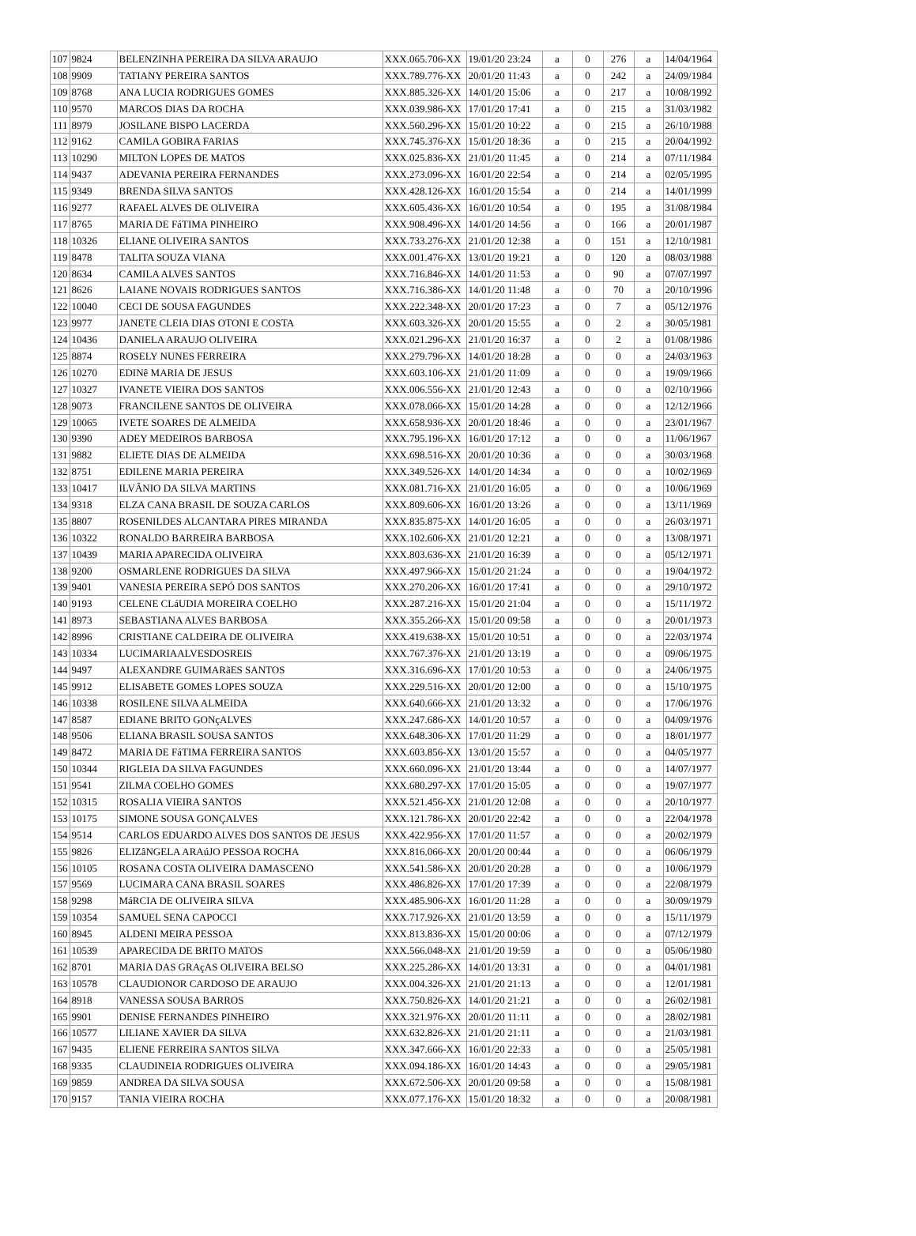| 107 | 9824 | BELENZINHA PEREIRA DA SILVA ARAUJO | XXX.065.706-XX | 19/01/20 23:24 | a | 0 | 276 | a | 14/04/1964 |
| 108 | 9909 | TATIANY PEREIRA SANTOS | XXX.789.776-XX | 20/01/20 11:43 | a | 0 | 242 | a | 24/09/1984 |
| 109 | 8768 | ANA LUCIA RODRIGUES GOMES | XXX.885.326-XX | 14/01/20 15:06 | a | 0 | 217 | a | 10/08/1992 |
| 110 | 9570 | MARCOS DIAS DA ROCHA | XXX.039.986-XX | 17/01/20 17:41 | a | 0 | 215 | a | 31/03/1982 |
| 111 | 8979 | JOSILANE BISPO LACERDA | XXX.560.296-XX | 15/01/20 10:22 | a | 0 | 215 | a | 26/10/1988 |
| 112 | 9162 | CAMILA GOBIRA FARIAS | XXX.745.376-XX | 15/01/20 18:36 | a | 0 | 215 | a | 20/04/1992 |
| 113 | 10290 | MILTON LOPES DE MATOS | XXX.025.836-XX | 21/01/20 11:45 | a | 0 | 214 | a | 07/11/1984 |
| 114 | 9437 | ADEVANIA PEREIRA FERNANDES | XXX.273.096-XX | 16/01/20 22:54 | a | 0 | 214 | a | 02/05/1995 |
| 115 | 9349 | BRENDA SILVA SANTOS | XXX.428.126-XX | 16/01/20 15:54 | a | 0 | 214 | a | 14/01/1999 |
| 116 | 9277 | RAFAEL ALVES DE OLIVEIRA | XXX.605.436-XX | 16/01/20 10:54 | a | 0 | 195 | a | 31/08/1984 |
| 117 | 8765 | MARIA DE FáTIMA PINHEIRO | XXX.908.496-XX | 14/01/20 14:56 | a | 0 | 166 | a | 20/01/1987 |
| 118 | 10326 | ELIANE OLIVEIRA SANTOS | XXX.733.276-XX | 21/01/20 12:38 | a | 0 | 151 | a | 12/10/1981 |
| 119 | 8478 | TALITA SOUZA VIANA | XXX.001.476-XX | 13/01/20 19:21 | a | 0 | 120 | a | 08/03/1988 |
| 120 | 8634 | CAMILA ALVES SANTOS | XXX.716.846-XX | 14/01/20 11:53 | a | 0 | 90 | a | 07/07/1997 |
| 121 | 8626 | LAIANE NOVAIS RODRIGUES SANTOS | XXX.716.386-XX | 14/01/20 11:48 | a | 0 | 70 | a | 20/10/1996 |
| 122 | 10040 | CECI DE SOUSA FAGUNDES | XXX.222.348-XX | 20/01/20 17:23 | a | 0 | 7 | a | 05/12/1976 |
| 123 | 9977 | JANETE CLEIA DIAS OTONI E COSTA | XXX.603.326-XX | 20/01/20 15:55 | a | 0 | 2 | a | 30/05/1981 |
| 124 | 10436 | DANIELA ARAUJO OLIVEIRA | XXX.021.296-XX | 21/01/20 16:37 | a | 0 | 2 | a | 01/08/1986 |
| 125 | 8874 | ROSELY NUNES FERREIRA | XXX.279.796-XX | 14/01/20 18:28 | a | 0 | 0 | a | 24/03/1963 |
| 126 | 10270 | EDINê MARIA DE JESUS | XXX.603.106-XX | 21/01/20 11:09 | a | 0 | 0 | a | 19/09/1966 |
| 127 | 10327 | IVANETE VIEIRA DOS SANTOS | XXX.006.556-XX | 21/01/20 12:43 | a | 0 | 0 | a | 02/10/1966 |
| 128 | 9073 | FRANCILENE SANTOS DE OLIVEIRA | XXX.078.066-XX | 15/01/20 14:28 | a | 0 | 0 | a | 12/12/1966 |
| 129 | 10065 | IVETE SOARES DE ALMEIDA | XXX.658.936-XX | 20/01/20 18:46 | a | 0 | 0 | a | 23/01/1967 |
| 130 | 9390 | ADEY MEDEIROS BARBOSA | XXX.795.196-XX | 16/01/20 17:12 | a | 0 | 0 | a | 11/06/1967 |
| 131 | 9882 | ELIETE DIAS DE ALMEIDA | XXX.698.516-XX | 20/01/20 10:36 | a | 0 | 0 | a | 30/03/1968 |
| 132 | 8751 | EDILENE MARIA PEREIRA | XXX.349.526-XX | 14/01/20 14:34 | a | 0 | 0 | a | 10/02/1969 |
| 133 | 10417 | ILVÂNIO DA SILVA MARTINS | XXX.081.716-XX | 21/01/20 16:05 | a | 0 | 0 | a | 10/06/1969 |
| 134 | 9318 | ELZA CANA BRASIL DE SOUZA CARLOS | XXX.809.606-XX | 16/01/20 13:26 | a | 0 | 0 | a | 13/11/1969 |
| 135 | 8807 | ROSENILDES ALCANTARA PIRES MIRANDA | XXX.835.875-XX | 14/01/20 16:05 | a | 0 | 0 | a | 26/03/1971 |
| 136 | 10322 | RONALDO BARREIRA BARBOSA | XXX.102.606-XX | 21/01/20 12:21 | a | 0 | 0 | a | 13/08/1971 |
| 137 | 10439 | MARIA APARECIDA OLIVEIRA | XXX.803.636-XX | 21/01/20 16:39 | a | 0 | 0 | a | 05/12/1971 |
| 138 | 9200 | OSMARLENE RODRIGUES DA SILVA | XXX.497.966-XX | 15/01/20 21:24 | a | 0 | 0 | a | 19/04/1972 |
| 139 | 9401 | VANESIA PEREIRA SEPÓ DOS SANTOS | XXX.270.206-XX | 16/01/20 17:41 | a | 0 | 0 | a | 29/10/1972 |
| 140 | 9193 | CELENE CLáUDIA MOREIRA COELHO | XXX.287.216-XX | 15/01/20 21:04 | a | 0 | 0 | a | 15/11/1972 |
| 141 | 8973 | SEBASTIANA ALVES BARBOSA | XXX.355.266-XX | 15/01/20 09:58 | a | 0 | 0 | a | 20/01/1973 |
| 142 | 8996 | CRISTIANE CALDEIRA DE OLIVEIRA | XXX.419.638-XX | 15/01/20 10:51 | a | 0 | 0 | a | 22/03/1974 |
| 143 | 10334 | LUCIMARIAALVESDOSREIS | XXX.767.376-XX | 21/01/20 13:19 | a | 0 | 0 | a | 09/06/1975 |
| 144 | 9497 | ALEXANDRE GUIMARãES SANTOS | XXX.316.696-XX | 17/01/20 10:53 | a | 0 | 0 | a | 24/06/1975 |
| 145 | 9912 | ELISABETE GOMES LOPES SOUZA | XXX.229.516-XX | 20/01/20 12:00 | a | 0 | 0 | a | 15/10/1975 |
| 146 | 10338 | ROSILENE SILVA ALMEIDA | XXX.640.666-XX | 21/01/20 13:32 | a | 0 | 0 | a | 17/06/1976 |
| 147 | 8587 | EDIANE BRITO GONçALVES | XXX.247.686-XX | 14/01/20 10:57 | a | 0 | 0 | a | 04/09/1976 |
| 148 | 9506 | ELIANA BRASIL SOUSA SANTOS | XXX.648.306-XX | 17/01/20 11:29 | a | 0 | 0 | a | 18/01/1977 |
| 149 | 8472 | MARIA DE FáTIMA FERREIRA SANTOS | XXX.603.856-XX | 13/01/20 15:57 | a | 0 | 0 | a | 04/05/1977 |
| 150 | 10344 | RIGLEIA DA SILVA FAGUNDES | XXX.660.096-XX | 21/01/20 13:44 | a | 0 | 0 | a | 14/07/1977 |
| 151 | 9541 | ZILMA COELHO GOMES | XXX.680.297-XX | 17/01/20 15:05 | a | 0 | 0 | a | 19/07/1977 |
| 152 | 10315 | ROSALIA VIEIRA SANTOS | XXX.521.456-XX | 21/01/20 12:08 | a | 0 | 0 | a | 20/10/1977 |
| 153 | 10175 | SIMONE SOUSA GONÇALVES | XXX.121.786-XX | 20/01/20 22:42 | a | 0 | 0 | a | 22/04/1978 |
| 154 | 9514 | CARLOS EDUARDO ALVES DOS SANTOS DE JESUS | XXX.422.956-XX | 17/01/20 11:57 | a | 0 | 0 | a | 20/02/1979 |
| 155 | 9826 | ELIZâNGELA ARAúJO PESSOA ROCHA | XXX.816.066-XX | 20/01/20 00:44 | a | 0 | 0 | a | 06/06/1979 |
| 156 | 10105 | ROSANA COSTA OLIVEIRA DAMASCENO | XXX.541.586-XX | 20/01/20 20:28 | a | 0 | 0 | a | 10/06/1979 |
| 157 | 9569 | LUCIMARA CANA BRASIL SOARES | XXX.486.826-XX | 17/01/20 17:39 | a | 0 | 0 | a | 22/08/1979 |
| 158 | 9298 | MáRCIA DE OLIVEIRA SILVA | XXX.485.906-XX | 16/01/20 11:28 | a | 0 | 0 | a | 30/09/1979 |
| 159 | 10354 | SAMUEL SENA CAPOCCI | XXX.717.926-XX | 21/01/20 13:59 | a | 0 | 0 | a | 15/11/1979 |
| 160 | 8945 | ALDENI MEIRA PESSOA | XXX.813.836-XX | 15/01/20 00:06 | a | 0 | 0 | a | 07/12/1979 |
| 161 | 10539 | APARECIDA DE BRITO MATOS | XXX.566.048-XX | 21/01/20 19:59 | a | 0 | 0 | a | 05/06/1980 |
| 162 | 8701 | MARIA DAS GRAçAS OLIVEIRA BELSO | XXX.225.286-XX | 14/01/20 13:31 | a | 0 | 0 | a | 04/01/1981 |
| 163 | 10578 | CLAUDIONOR CARDOSO DE ARAUJO | XXX.004.326-XX | 21/01/20 21:13 | a | 0 | 0 | a | 12/01/1981 |
| 164 | 8918 | VANESSA SOUSA BARROS | XXX.750.826-XX | 14/01/20 21:21 | a | 0 | 0 | a | 26/02/1981 |
| 165 | 9901 | DENISE FERNANDES PINHEIRO | XXX.321.976-XX | 20/01/20 11:11 | a | 0 | 0 | a | 28/02/1981 |
| 166 | 10577 | LILIANE XAVIER DA SILVA | XXX.632.826-XX | 21/01/20 21:11 | a | 0 | 0 | a | 21/03/1981 |
| 167 | 9435 | ELIENE FERREIRA SANTOS SILVA | XXX.347.666-XX | 16/01/20 22:33 | a | 0 | 0 | a | 25/05/1981 |
| 168 | 9335 | CLAUDINEIA RODRIGUES OLIVEIRA | XXX.094.186-XX | 16/01/20 14:43 | a | 0 | 0 | a | 29/05/1981 |
| 169 | 9859 | ANDREA DA SILVA SOUSA | XXX.672.506-XX | 20/01/20 09:58 | a | 0 | 0 | a | 15/08/1981 |
| 170 | 9157 | TANIA VIEIRA ROCHA | XXX.077.176-XX | 15/01/20 18:32 | a | 0 | 0 | a | 20/08/1981 |